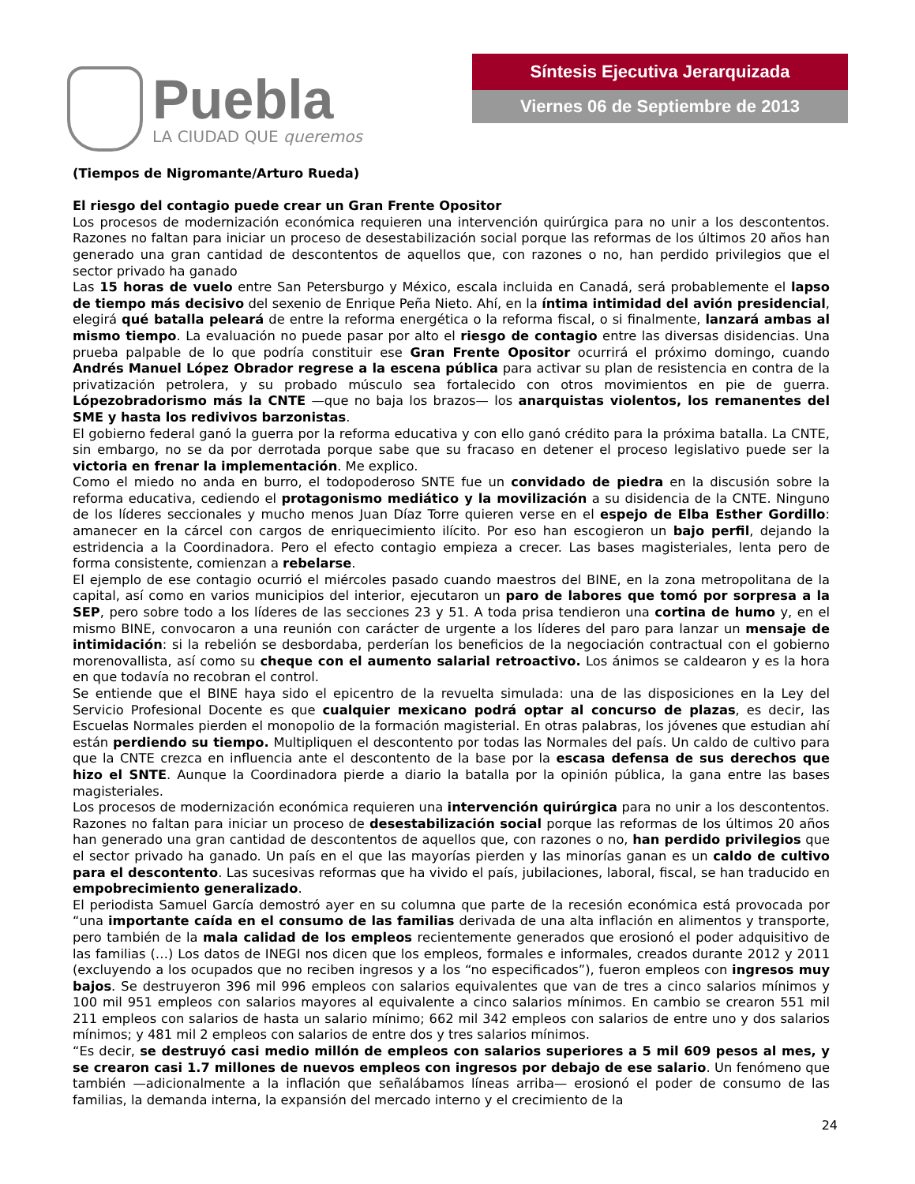Puebla
LA CIUDAD QUE queremos
Síntesis Ejecutiva Jerarquizada
Viernes 06 de Septiembre de 2013
(Tiempos de Nigromante/Arturo Rueda)
El riesgo del contagio puede crear un Gran Frente Opositor
Los procesos de modernización económica requieren una intervención quirúrgica para no unir a los descontentos. Razones no faltan para iniciar un proceso de desestabilización social porque las reformas de los últimos 20 años han generado una gran cantidad de descontentos de aquellos que, con razones o no, han perdido privilegios que el sector privado ha ganado
Las 15 horas de vuelo entre San Petersburgo y México, escala incluida en Canadá, será probablemente el lapso de tiempo más decisivo del sexenio de Enrique Peña Nieto. Ahí, en la íntima intimidad del avión presidencial, elegirá qué batalla peleará de entre la reforma energética o la reforma fiscal, o si finalmente, lanzará ambas al mismo tiempo. La evaluación no puede pasar por alto el riesgo de contagio entre las diversas disidencias. Una prueba palpable de lo que podría constituir ese Gran Frente Opositor ocurrirá el próximo domingo, cuando Andrés Manuel López Obrador regrese a la escena pública para activar su plan de resistencia en contra de la privatización petrolera, y su probado músculo sea fortalecido con otros movimientos en pie de guerra. Lópezobradorismo más la CNTE —que no baja los brazos— los anarquistas violentos, los remanentes del SME y hasta los redivivos barzonistas.
El gobierno federal ganó la guerra por la reforma educativa y con ello ganó crédito para la próxima batalla. La CNTE, sin embargo, no se da por derrotada porque sabe que su fracaso en detener el proceso legislativo puede ser la victoria en frenar la implementación. Me explico.
Como el miedo no anda en burro, el todopoderoso SNTE fue un convidado de piedra en la discusión sobre la reforma educativa, cediendo el protagonismo mediático y la movilización a su disidencia de la CNTE. Ninguno de los líderes seccionales y mucho menos Juan Díaz Torre quieren verse en el espejo de Elba Esther Gordillo: amanecer en la cárcel con cargos de enriquecimiento ilícito. Por eso han escogieron un bajo perfil, dejando la estridencia a la Coordinadora. Pero el efecto contagio empieza a crecer. Las bases magisteriales, lenta pero de forma consistente, comienzan a rebelarse.
El ejemplo de ese contagio ocurrió el miércoles pasado cuando maestros del BINE, en la zona metropolitana de la capital, así como en varios municipios del interior, ejecutaron un paro de labores que tomó por sorpresa a la SEP, pero sobre todo a los líderes de las secciones 23 y 51. A toda prisa tendieron una cortina de humo y, en el mismo BINE, convocaron a una reunión con carácter de urgente a los líderes del paro para lanzar un mensaje de intimidación: si la rebelión se desbordaba, perderían los beneficios de la negociación contractual con el gobierno morenovallista, así como su cheque con el aumento salarial retroactivo. Los ánimos se caldearon y es la hora en que todavía no recobran el control.
Se entiende que el BINE haya sido el epicentro de la revuelta simulada: una de las disposiciones en la Ley del Servicio Profesional Docente es que cualquier mexicano podrá optar al concurso de plazas, es decir, las Escuelas Normales pierden el monopolio de la formación magisterial. En otras palabras, los jóvenes que estudian ahí están perdiendo su tiempo. Multipliquen el descontento por todas las Normales del país. Un caldo de cultivo para que la CNTE crezca en influencia ante el descontento de la base por la escasa defensa de sus derechos que hizo el SNTE. Aunque la Coordinadora pierde a diario la batalla por la opinión pública, la gana entre las bases magisteriales.
Los procesos de modernización económica requieren una intervención quirúrgica para no unir a los descontentos. Razones no faltan para iniciar un proceso de desestabilización social porque las reformas de los últimos 20 años han generado una gran cantidad de descontentos de aquellos que, con razones o no, han perdido privilegios que el sector privado ha ganado. Un país en el que las mayorías pierden y las minorías ganan es un caldo de cultivo para el descontento. Las sucesivas reformas que ha vivido el país, jubilaciones, laboral, fiscal, se han traducido en empobrecimiento generalizado.
El periodista Samuel García demostró ayer en su columna que parte de la recesión económica está provocada por “una importante caída en el consumo de las familias derivada de una alta inflación en alimentos y transporte, pero también de la mala calidad de los empleos recientemente generados que erosionó el poder adquisitivo de las familias (…) Los datos de INEGI nos dicen que los empleos, formales e informales, creados durante 2012 y 2011 (excluyendo a los ocupados que no reciben ingresos y a los “no especificados”), fueron empleos con ingresos muy bajos. Se destruyeron 396 mil 996 empleos con salarios equivalentes que van de tres a cinco salarios mínimos y 100 mil 951 empleos con salarios mayores al equivalente a cinco salarios mínimos. En cambio se crearon 551 mil 211 empleos con salarios de hasta un salario mínimo; 662 mil 342 empleos con salarios de entre uno y dos salarios mínimos; y 481 mil 2 empleos con salarios de entre dos y tres salarios mínimos.
“Es decir, se destruyó casi medio millón de empleos con salarios superiores a 5 mil 609 pesos al mes, y se crearon casi 1.7 millones de nuevos empleos con ingresos por debajo de ese salario. Un fenómeno que también —adicionalmente a la inflación que señalábamos líneas arriba— erosionó el poder de consumo de las familias, la demanda interna, la expansión del mercado interno y el crecimiento de la
24